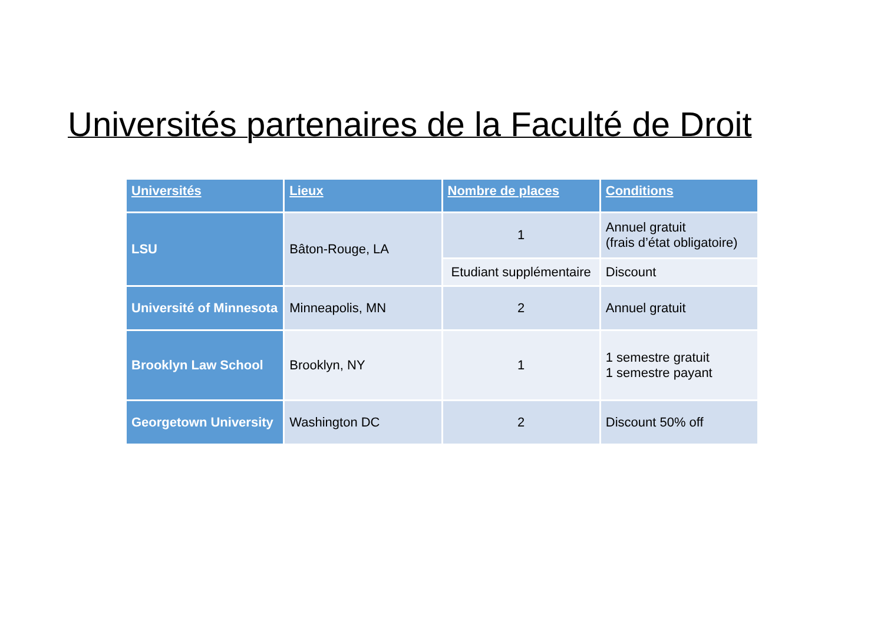Universités partenaires de la Faculté de Droit
| Universités | Lieux | Nombre de places | Conditions |
| --- | --- | --- | --- |
| LSU | Bâton-Rouge, LA | 1 | Annuel gratuit (frais d’état obligatoire) |
| | | Etudiant supplémentaire | Discount |
| Université of Minnesota | Minneapolis, MN | 2 | Annuel gratuit |
| Brooklyn Law School | Brooklyn, NY | 1 | 1 semestre gratuit 1 semestre payant |
| Georgetown University | Washington DC | 2 | Discount 50% off |